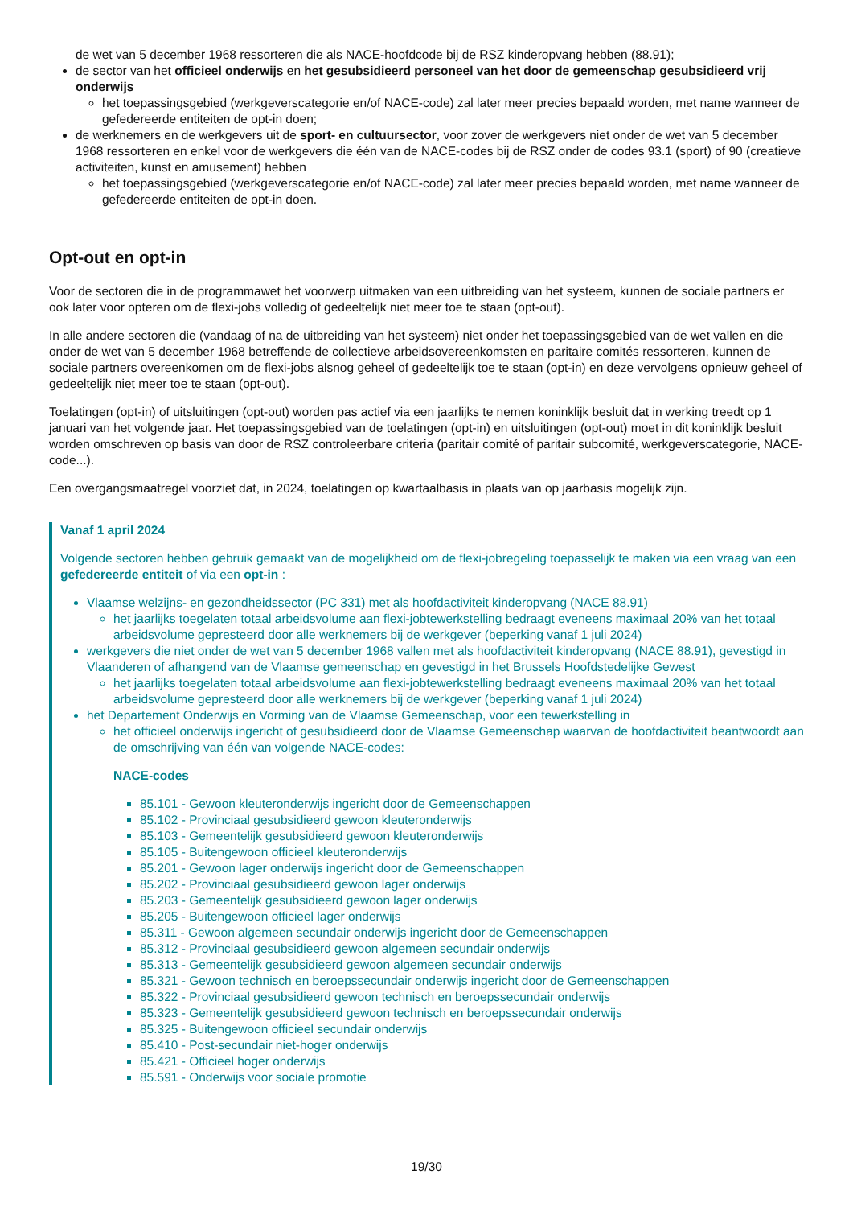de wet van 5 december 1968 ressorteren die als NACE-hoofdcode bij de RSZ kinderopvang hebben (88.91);
de sector van het officieel onderwijs en het gesubsidieerd personeel van het door de gemeenschap gesubsidieerd vrij onderwijs
het toepassingsgebied (werkgeverscategorie en/of NACE-code) zal later meer precies bepaald worden, met name wanneer de gefedereerde entiteiten de opt-in doen;
de werknemers en de werkgevers uit de sport- en cultuursector, voor zover de werkgevers niet onder de wet van 5 december 1968 ressorteren en enkel voor de werkgevers die één van de NACE-codes bij de RSZ onder de codes 93.1 (sport) of 90 (creatieve activiteiten, kunst en amusement) hebben
het toepassingsgebied (werkgeverscategorie en/of NACE-code) zal later meer precies bepaald worden, met name wanneer de gefedereerde entiteiten de opt-in doen.
Opt-out en opt-in
Voor de sectoren die in de programmawet het voorwerp uitmaken van een uitbreiding van het systeem, kunnen de sociale partners er ook later voor opteren om de flexi-jobs volledig of gedeeltelijk niet meer toe te staan (opt-out).
In alle andere sectoren die (vandaag of na de uitbreiding van het systeem) niet onder het toepassingsgebied van de wet vallen en die onder de wet van 5 december 1968 betreffende de collectieve arbeidsovereenkomsten en paritaire comités ressorteren, kunnen de sociale partners overeenkomen om de flexi-jobs alsnog geheel of gedeeltelijk toe te staan (opt-in) en deze vervolgens opnieuw geheel of gedeeltelijk niet meer toe te staan (opt-out).
Toelatingen (opt-in) of uitsluitingen (opt-out) worden pas actief via een jaarlijks te nemen koninklijk besluit dat in werking treedt op 1 januari van het volgende jaar. Het toepassingsgebied van de toelatingen (opt-in) en uitsluitingen (opt-out) moet in dit koninklijk besluit worden omschreven op basis van door de RSZ controleerbare criteria (paritair comité of paritair subcomité, werkgeverscategorie, NACE-code...).
Een overgangsmaatregel voorziet dat, in 2024, toelatingen op kwartaalbasis in plaats van op jaarbasis mogelijk zijn.
Vanaf 1 april 2024
Volgende sectoren hebben gebruik gemaakt van de mogelijkheid om de flexi-jobregeling toepasselijk te maken via een vraag van een gefedereerde entiteit of via een opt-in :
Vlaamse welzijns- en gezondheidssector (PC 331) met als hoofdactiviteit kinderopvang (NACE 88.91)
het jaarlijks toegelaten totaal arbeidsvolume aan flexi-jobtewerkstelling bedraagt eveneens maximaal 20% van het totaal arbeidsvolume gepresteerd door alle werknemers bij de werkgever (beperking vanaf 1 juli 2024)
werkgevers die niet onder de wet van 5 december 1968 vallen met als hoofdactiviteit kinderopvang (NACE 88.91), gevestigd in Vlaanderen of afhangend van de Vlaamse gemeenschap en gevestigd in het Brussels Hoofdstedelijke Gewest
het jaarlijks toegelaten totaal arbeidsvolume aan flexi-jobtewerkstelling bedraagt eveneens maximaal 20% van het totaal arbeidsvolume gepresteerd door alle werknemers bij de werkgever (beperking vanaf 1 juli 2024)
het Departement Onderwijs en Vorming van de Vlaamse Gemeenschap, voor een tewerkstelling in
het officieel onderwijs ingericht of gesubsidieerd door de Vlaamse Gemeenschap waarvan de hoofdactiviteit beantwoordt aan de omschrijving van één van volgende NACE-codes:
NACE-codes
85.101 - Gewoon kleuteronderwijs ingericht door de Gemeenschappen
85.102 - Provinciaal gesubsidieerd gewoon kleuteronderwijs
85.103 - Gemeentelijk gesubsidieerd gewoon kleuteronderwijs
85.105 - Buitengewoon officieel kleuteronderwijs
85.201 - Gewoon lager onderwijs ingericht door de Gemeenschappen
85.202 - Provinciaal gesubsidieerd gewoon lager onderwijs
85.203 - Gemeentelijk gesubsidieerd gewoon lager onderwijs
85.205 - Buitengewoon officieel lager onderwijs
85.311 - Gewoon algemeen secundair onderwijs ingericht door de Gemeenschappen
85.312 - Provinciaal gesubsidieerd gewoon algemeen secundair onderwijs
85.313 - Gemeentelijk gesubsidieerd gewoon algemeen secundair onderwijs
85.321 - Gewoon technisch en beroepssecundair onderwijs ingericht door de Gemeenschappen
85.322 - Provinciaal gesubsidieerd gewoon technisch en beroepssecundair onderwijs
85.323 - Gemeentelijk gesubsidieerd gewoon technisch en beroepssecundair onderwijs
85.325 - Buitengewoon officieel secundair onderwijs
85.410 - Post-secundair niet-hoger onderwijs
85.421 - Officieel hoger onderwijs
85.591 - Onderwijs voor sociale promotie
19/30